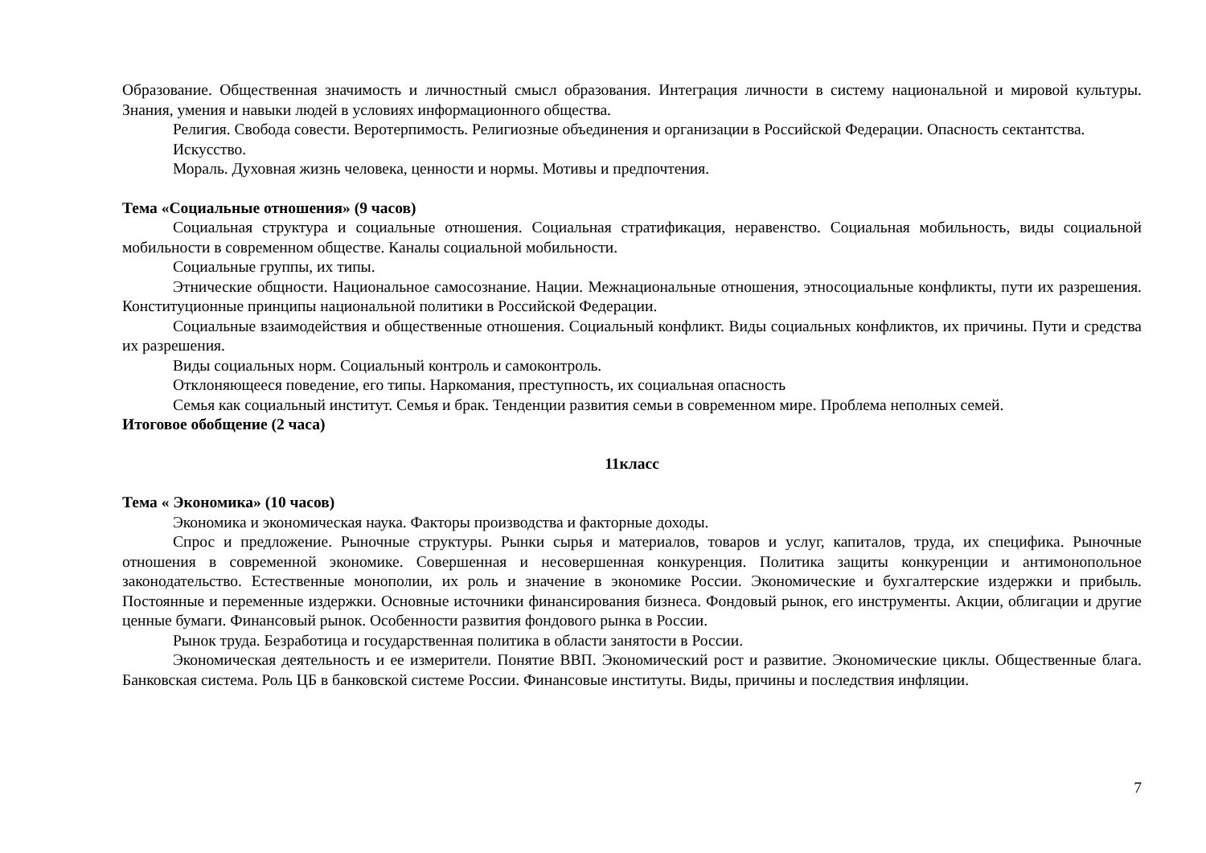Образование. Общественная значимость и личностный смысл образования. Интеграция личности в систему национальной и мировой культуры. Знания, умения и навыки людей в условиях информационного общества.
Религия. Свобода совести. Веротерпимость. Религиозные объединения и организации в Российской Федерации. Опасность сектантства.
Искусство.
Мораль. Духовная жизнь человека, ценности и нормы. Мотивы и предпочтения.
Тема «Социальные отношения» (9 часов)
Социальная структура и социальные отношения. Социальная стратификация, неравенство. Социальная мобильность, виды социальной мобильности в современном обществе. Каналы социальной мобильности.
Социальные группы, их типы.
Этнические общности. Национальное самосознание. Нации. Межнациональные отношения, этносоциальные конфликты, пути их разрешения. Конституционные принципы национальной политики в Российской Федерации.
Социальные взаимодействия и общественные отношения. Социальный конфликт. Виды социальных конфликтов, их причины. Пути и средства их разрешения.
Виды социальных норм. Социальный контроль и самоконтроль.
Отклоняющееся поведение, его типы. Наркомания, преступность, их социальная опасность
Семья как социальный институт. Семья и брак. Тенденции развития семьи в современном мире. Проблема неполных семей.
Итоговое обобщение (2 часа)
11класс
Тема « Экономика» (10 часов)
Экономика и экономическая наука. Факторы производства и факторные доходы.
Спрос и предложение. Рыночные структуры. Рынки сырья и материалов, товаров и услуг, капиталов, труда, их специфика. Рыночные отношения в современной экономике. Совершенная и несовершенная конкуренция. Политика защиты конкуренции и антимонопольное законодательство. Естественные монополии, их роль и значение в экономике России. Экономические и бухгалтерские издержки и прибыль. Постоянные и переменные издержки. Основные источники финансирования бизнеса. Фондовый рынок, его инструменты. Акции, облигации и другие ценные бумаги. Финансовый рынок. Особенности развития фондового рынка в России.
Рынок труда. Безработица и государственная политика в области занятости в России.
Экономическая деятельность и ее измерители. Понятие ВВП. Экономический рост и развитие. Экономические циклы. Общественные блага. Банковская система. Роль ЦБ в банковской системе России. Финансовые институты. Виды, причины и последствия инфляции.
7